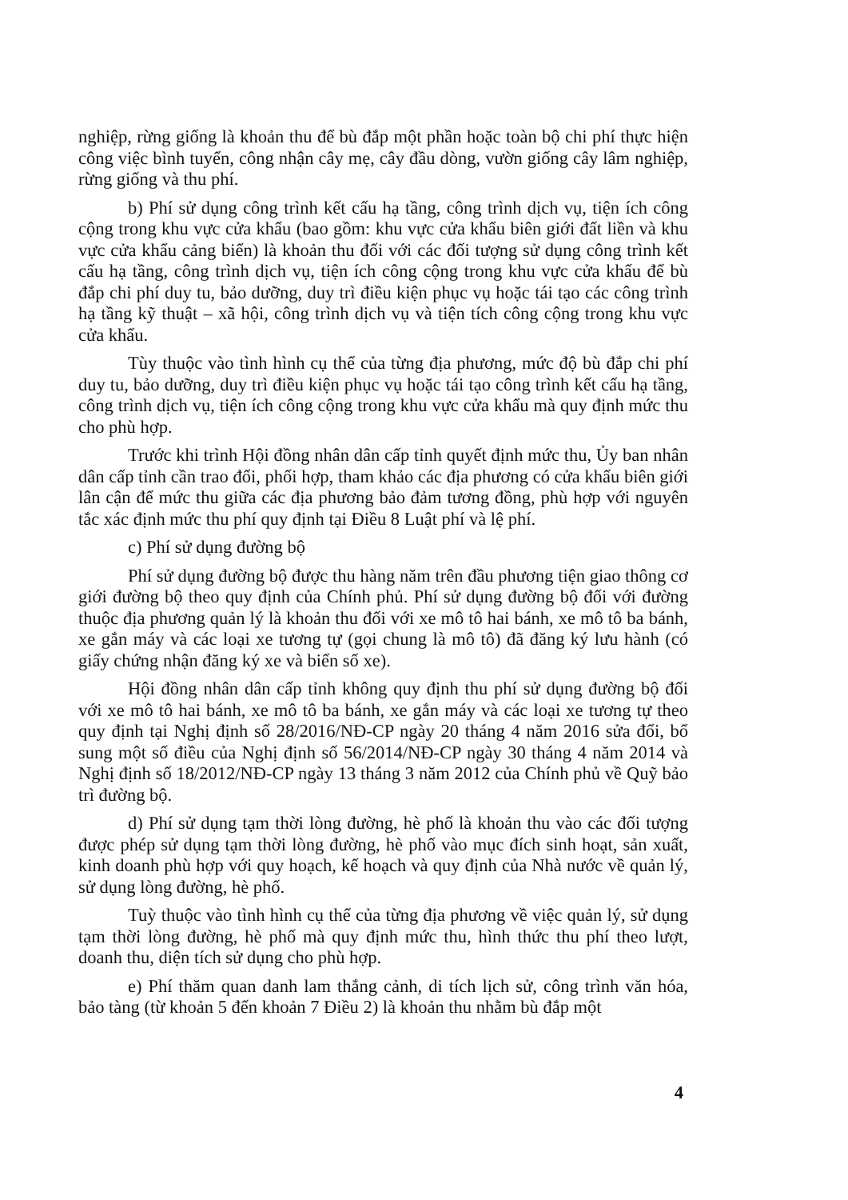nghiệp, rừng giống là khoản thu để bù đắp một phần hoặc toàn bộ chi phí thực hiện công việc bình tuyển, công nhận cây mẹ, cây đầu dòng, vườn giống cây lâm nghiệp, rừng giống và thu phí.
b) Phí sử dụng công trình kết cấu hạ tầng, công trình dịch vụ, tiện ích công cộng trong khu vực cửa khẩu (bao gồm: khu vực cửa khẩu biên giới đất liền và khu vực cửa khẩu cảng biển) là khoản thu đối với các đối tượng sử dụng công trình kết cấu hạ tầng, công trình dịch vụ, tiện ích công cộng trong khu vực cửa khẩu để bù đắp chi phí duy tu, bảo dưỡng, duy trì điều kiện phục vụ hoặc tái tạo các công trình hạ tầng kỹ thuật – xã hội, công trình dịch vụ và tiện tích công cộng trong khu vực cửa khẩu.
Tùy thuộc vào tình hình cụ thể của từng địa phương, mức độ bù đắp chi phí duy tu, bảo dưỡng, duy trì điều kiện phục vụ hoặc tái tạo công trình kết cấu hạ tầng, công trình dịch vụ, tiện ích công cộng trong khu vực cửa khẩu mà quy định mức thu cho phù hợp.
Trước khi trình Hội đồng nhân dân cấp tỉnh quyết định mức thu, Ủy ban nhân dân cấp tỉnh cần trao đổi, phối hợp, tham khảo các địa phương có cửa khẩu biên giới lân cận để mức thu giữa các địa phương bảo đảm tương đồng, phù hợp với nguyên tắc xác định mức thu phí quy định tại Điều 8 Luật phí và lệ phí.
c) Phí sử dụng đường bộ
Phí sử dụng đường bộ được thu hàng năm trên đầu phương tiện giao thông cơ giới đường bộ theo quy định của Chính phủ. Phí sử dụng đường bộ đối với đường thuộc địa phương quản lý là khoản thu đối với xe mô tô hai bánh, xe mô tô ba bánh, xe gắn máy và các loại xe tương tự (gọi chung là mô tô) đã đăng ký lưu hành (có giấy chứng nhận đăng ký xe và biển số xe).
Hội đồng nhân dân cấp tỉnh không quy định thu phí sử dụng đường bộ đối với xe mô tô hai bánh, xe mô tô ba bánh, xe gắn máy và các loại xe tương tự theo quy định tại Nghị định số 28/2016/NĐ-CP ngày 20 tháng 4 năm 2016 sửa đổi, bổ sung một số điều của Nghị định số 56/2014/NĐ-CP ngày 30 tháng 4 năm 2014 và Nghị định số 18/2012/NĐ-CP ngày 13 tháng 3 năm 2012 của Chính phủ về Quỹ bảo trì đường bộ.
d) Phí sử dụng tạm thời lòng đường, hè phố là khoản thu vào các đối tượng được phép sử dụng tạm thời lòng đường, hè phố vào mục đích sinh hoạt, sản xuất, kinh doanh phù hợp với quy hoạch, kế hoạch và quy định của Nhà nước về quản lý, sử dụng lòng đường, hè phố.
Tuỳ thuộc vào tình hình cụ thể của từng địa phương về việc quản lý, sử dụng tạm thời lòng đường, hè phố mà quy định mức thu, hình thức thu phí theo lượt, doanh thu, diện tích sử dụng cho phù hợp.
e) Phí thăm quan danh lam thắng cảnh, di tích lịch sử, công trình văn hóa, bảo tàng (từ khoản 5 đến khoản 7 Điều 2) là khoản thu nhằm bù đắp một
4